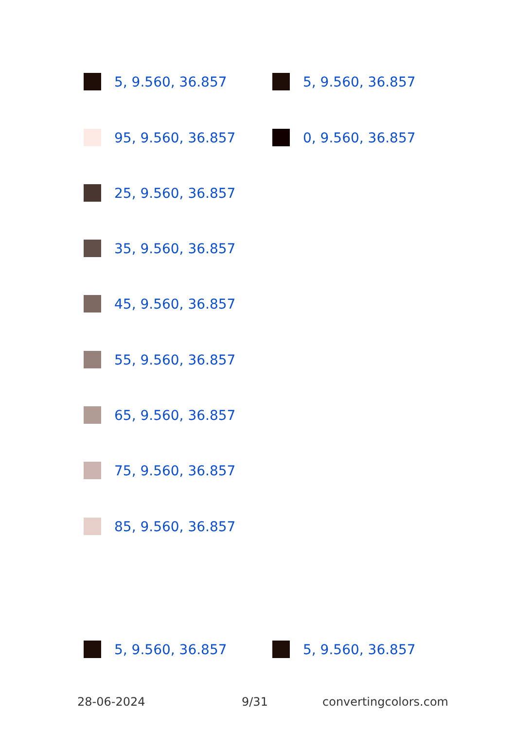5, 9.560, 36.857 5, 9.560, 36.857
95, 9.560, 36.857 0, 9.560, 36.857
25, 9.560, 36.857
35, 9.560, 36.857
45, 9.560, 36.857
55, 9.560, 36.857
65, 9.560, 36.857
75, 9.560, 36.857
85, 9.560, 36.857
5, 9.560, 36.857 5, 9.560, 36.857
28-06-2024 9/31 convertingcolors.com